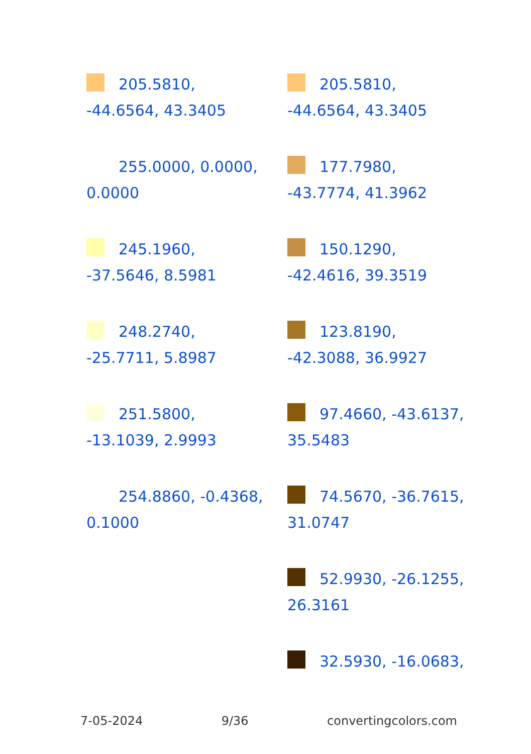205.5810, -44.6564, 43.3405
255.0000, 0.0000, 0.0000
245.1960, -37.5646, 8.5981
248.2740, -25.7711, 5.8987
251.5800, -13.1039, 2.9993
254.8860, -0.4368, 0.1000
205.5810, -44.6564, 43.3405
177.7980, -43.7774, 41.3962
150.1290, -42.4616, 39.3519
123.8190, -42.3088, 36.9927
97.4660, -43.6137, 35.5483
74.5670, -36.7615, 31.0747
52.9930, -26.1255, 26.3161
32.5930, -16.0683,
7-05-2024 9/36 convertingcolors.com